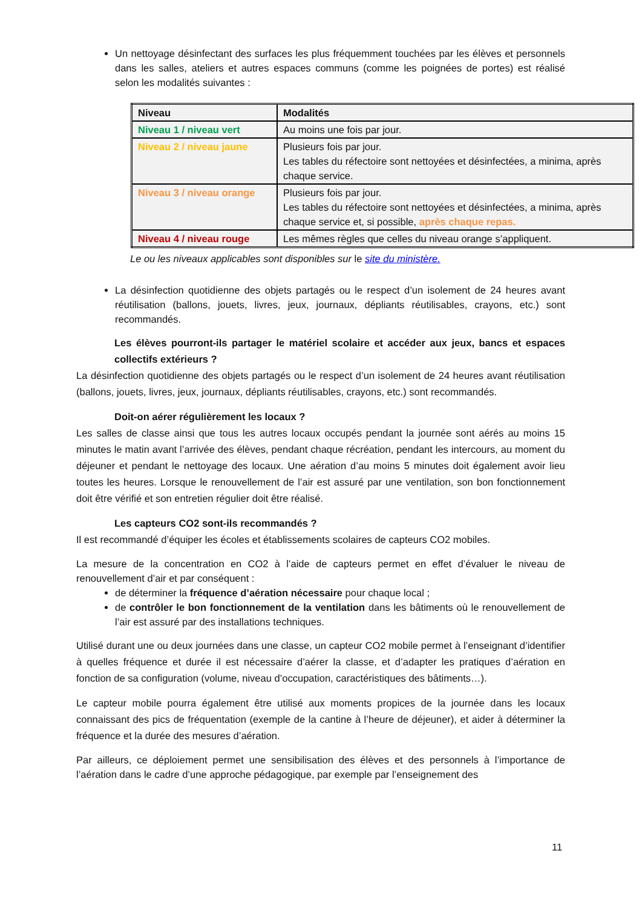Un nettoyage désinfectant des surfaces les plus fréquemment touchées par les élèves et personnels dans les salles, ateliers et autres espaces communs (comme les poignées de portes) est réalisé selon les modalités suivantes :
| Niveau | Modalités |
| --- | --- |
| Niveau 1 / niveau vert | Au moins une fois par jour. |
| Niveau 2 / niveau jaune | Plusieurs fois par jour. Les tables du réfectoire sont nettoyées et désinfectées, a minima, après chaque service. |
| Niveau 3 / niveau orange | Plusieurs fois par jour. Les tables du réfectoire sont nettoyées et désinfectées, a minima, après chaque service et, si possible, après chaque repas. |
| Niveau 4 / niveau rouge | Les mêmes règles que celles du niveau orange s’appliquent. |
Le ou les niveaux applicables sont disponibles sur le site du ministère.
La désinfection quotidienne des objets partagés ou le respect d’un isolement de 24 heures avant réutilisation (ballons, jouets, livres, jeux, journaux, dépliants réutilisables, crayons, etc.) sont recommandés.
Les élèves pourront-ils partager le matériel scolaire et accéder aux jeux, bancs et espaces collectifs extérieurs ?
La désinfection quotidienne des objets partagés ou le respect d’un isolement de 24 heures avant réutilisation (ballons, jouets, livres, jeux, journaux, dépliants réutilisables, crayons, etc.) sont recommandés.
Doit-on aérer régulièrement les locaux ?
Les salles de classe ainsi que tous les autres locaux occupés pendant la journée sont aérés au moins 15 minutes le matin avant l’arrivée des élèves, pendant chaque récréation, pendant les intercours, au moment du déjeuner et pendant le nettoyage des locaux. Une aération d’au moins 5 minutes doit également avoir lieu toutes les heures. Lorsque le renouvellement de l’air est assuré par une ventilation, son bon fonctionnement doit être vérifié et son entretien régulier doit être réalisé.
Les capteurs CO2 sont-ils recommandés ?
Il est recommandé d’équiper les écoles et établissements scolaires de capteurs CO2 mobiles.
La mesure de la concentration en CO2 à l’aide de capteurs permet en effet d’évaluer le niveau de renouvellement d’air et par conséquent :
de déterminer la fréquence d’aération nécessaire pour chaque local ;
de contrôler le bon fonctionnement de la ventilation dans les bâtiments où le renouvellement de l’air est assuré par des installations techniques.
Utilisé durant une ou deux journées dans une classe, un capteur CO2 mobile permet à l’enseignant d’identifier à quelles fréquence et durée il est nécessaire d’aérer la classe, et d’adapter les pratiques d’aération en fonction de sa configuration (volume, niveau d’occupation, caractéristiques des bâtiments…).
Le capteur mobile pourra également être utilisé aux moments propices de la journée dans les locaux connaissant des pics de fréquentation (exemple de la cantine à l’heure de déjeuner), et aider à déterminer la fréquence et la durée des mesures d’aération.
Par ailleurs, ce déploiement permet une sensibilisation des élèves et des personnels à l’importance de l’aération dans le cadre d’une approche pédagogique, par exemple par l’enseignement des
11